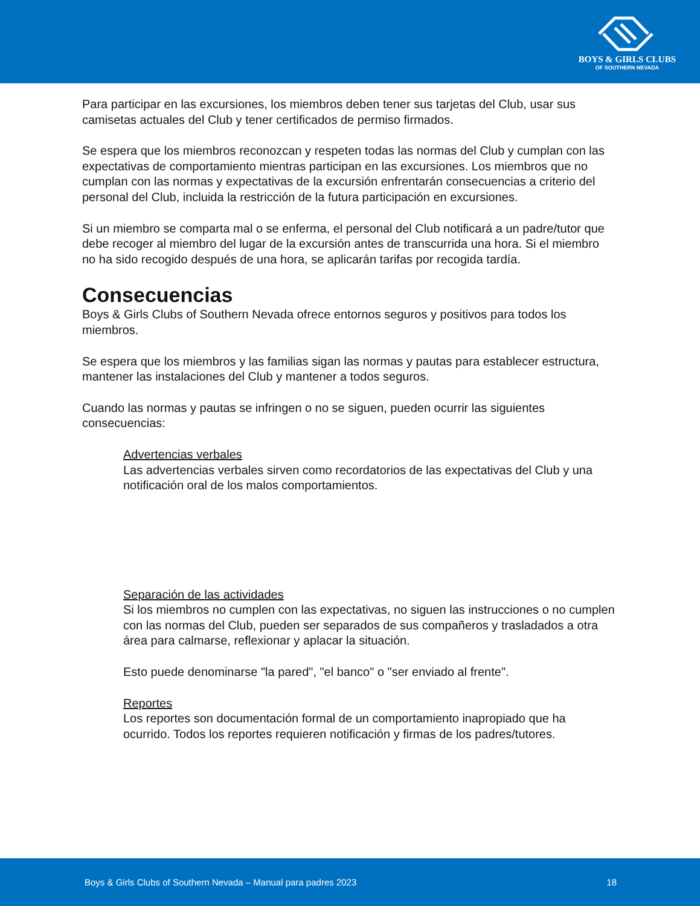BOYS & GIRLS CLUBS
OF SOUTHERN NEVADA
Para participar en las excursiones, los miembros deben tener sus tarjetas del Club, usar sus camisetas actuales del Club y tener certificados de permiso firmados.
Se espera que los miembros reconozcan y respeten todas las normas del Club y cumplan con las expectativas de comportamiento mientras participan en las excursiones. Los miembros que no cumplan con las normas y expectativas de la excursión enfrentarán consecuencias a criterio del personal del Club, incluida la restricción de la futura participación en excursiones.
Si un miembro se comparta mal o se enferma, el personal del Club notificará a un padre/tutor que debe recoger al miembro del lugar de la excursión antes de transcurrida una hora. Si el miembro no ha sido recogido después de una hora, se aplicarán tarifas por recogida tardía.
Consecuencias
Boys & Girls Clubs of Southern Nevada ofrece entornos seguros y positivos para todos los miembros.
Se espera que los miembros y las familias sigan las normas y pautas para establecer estructura, mantener las instalaciones del Club y mantener a todos seguros.
Cuando las normas y pautas se infringen o no se siguen, pueden ocurrir las siguientes consecuencias:
Advertencias verbales
Las advertencias verbales sirven como recordatorios de las expectativas del Club y una notificación oral de los malos comportamientos.
Separación de las actividades
Si los miembros no cumplen con las expectativas, no siguen las instrucciones o no cumplen con las normas del Club, pueden ser separados de sus compañeros y trasladados a otra área para calmarse, reflexionar y aplacar la situación.
Esto puede denominarse "la pared", "el banco" o "ser enviado al frente".
Reportes
Los reportes son documentación formal de un comportamiento inapropiado que ha ocurrido. Todos los reportes requieren notificación y firmas de los padres/tutores.
Boys & Girls Clubs of Southern Nevada – Manual para padres 2023 18